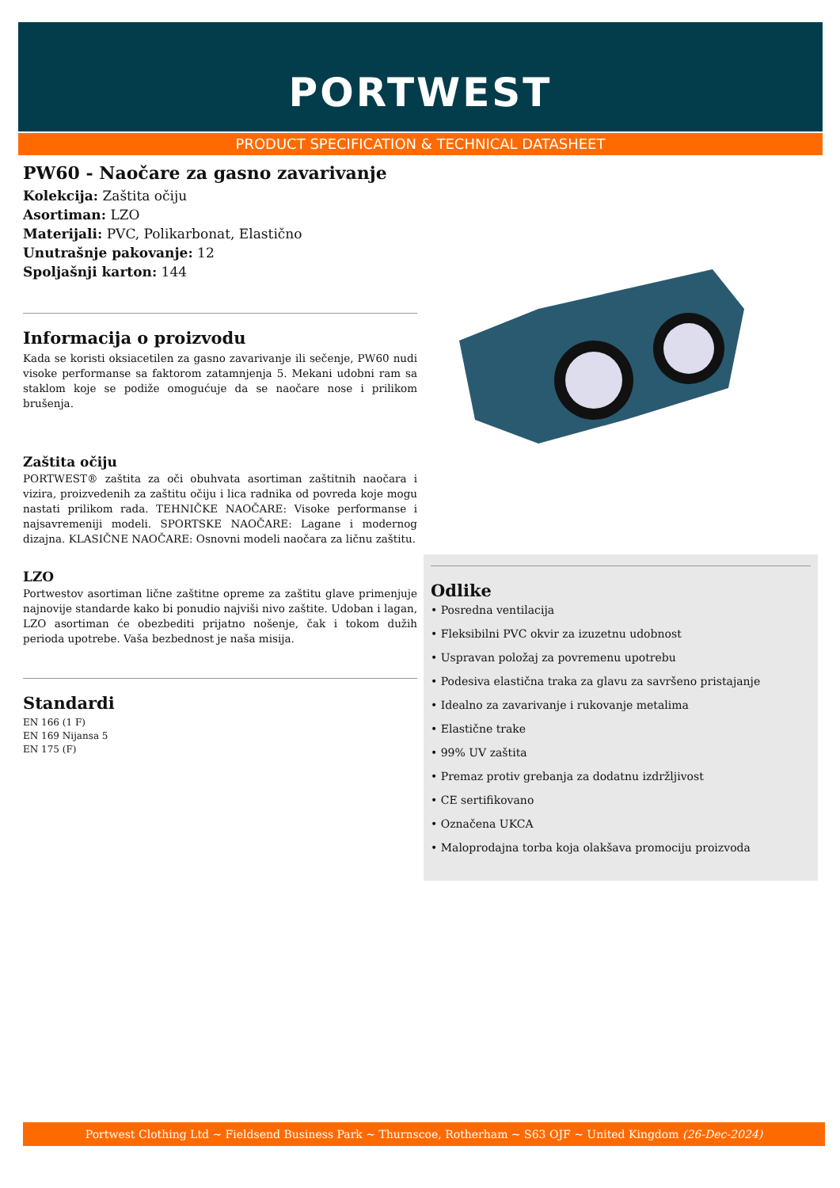PORTWEST
PRODUCT SPECIFICATION & TECHNICAL DATASHEET
PW60 - Naočare za gasno zavarivanje
Kolekcija: Zaštita očiju
Asortiman: LZO
Materijali: PVC, Polikarbonat, Elastično
Unutrašnje pakovanje: 12
Spoljašnji karton: 144
Informacija o proizvodu
Kada se koristi oksiacetilen za gasno zavarivanje ili sečenje, PW60 nudi visoke performanse sa faktorom zatamnjenja 5. Mekani udobni ram sa staklom koje se podiže omogućuje da se naočare nose i prilikom brušenja.
Zaštita očiju
PORTWEST® zaštita za oči obuhvata asortiman zaštitnih naočara i vizira, proizvedenih za zaštitu očiju i lica radnika od povreda koje mogu nastati prilikom rada. TEHNIČKE NAOČARE: Visoke performanse i najsavremeniji modeli. SPORTSKE NAOČARE: Lagane i modernog dizajna. KLASIČNE NAOČARE: Osnovni modeli naočara za ličnu zaštitu.
LZO
Portwestov asortiman lične zaštitne opreme za zaštitu glave primenjuje najnovije standarde kako bi ponudio najviši nivo zaštite. Udoban i lagan, LZO asortiman će obezbediti prijatno nošenje, čak i tokom dužih perioda upotrebe. Vaša bezbednost je naša misija.
Standardi
EN 166 (1 F)
EN 169 Nijansa 5
EN 175 (F)
Odlike
• Posredna ventilacija
• Fleksibilni PVC okvir za izuzetnu udobnost
• Uspravan položaj za povremenu upotrebu
• Podesiva elastična traka za glavu za savršeno pristajanje
• Idealno za zavarivanje i rukovanje metalima
• Elastične trake
• 99% UV zaštita
• Premaz protiv grebanja za dodatnu izdržljivost
• CE sertifikovano
• Označena UKCA
• Maloprodajna torba koja olakšava promociju proizvoda
Portwest Clothing Ltd ~ Fieldsend Business Park ~ Thurnscoe, Rotherham ~ S63 OJF ~ United Kingdom (26-Dec-2024)